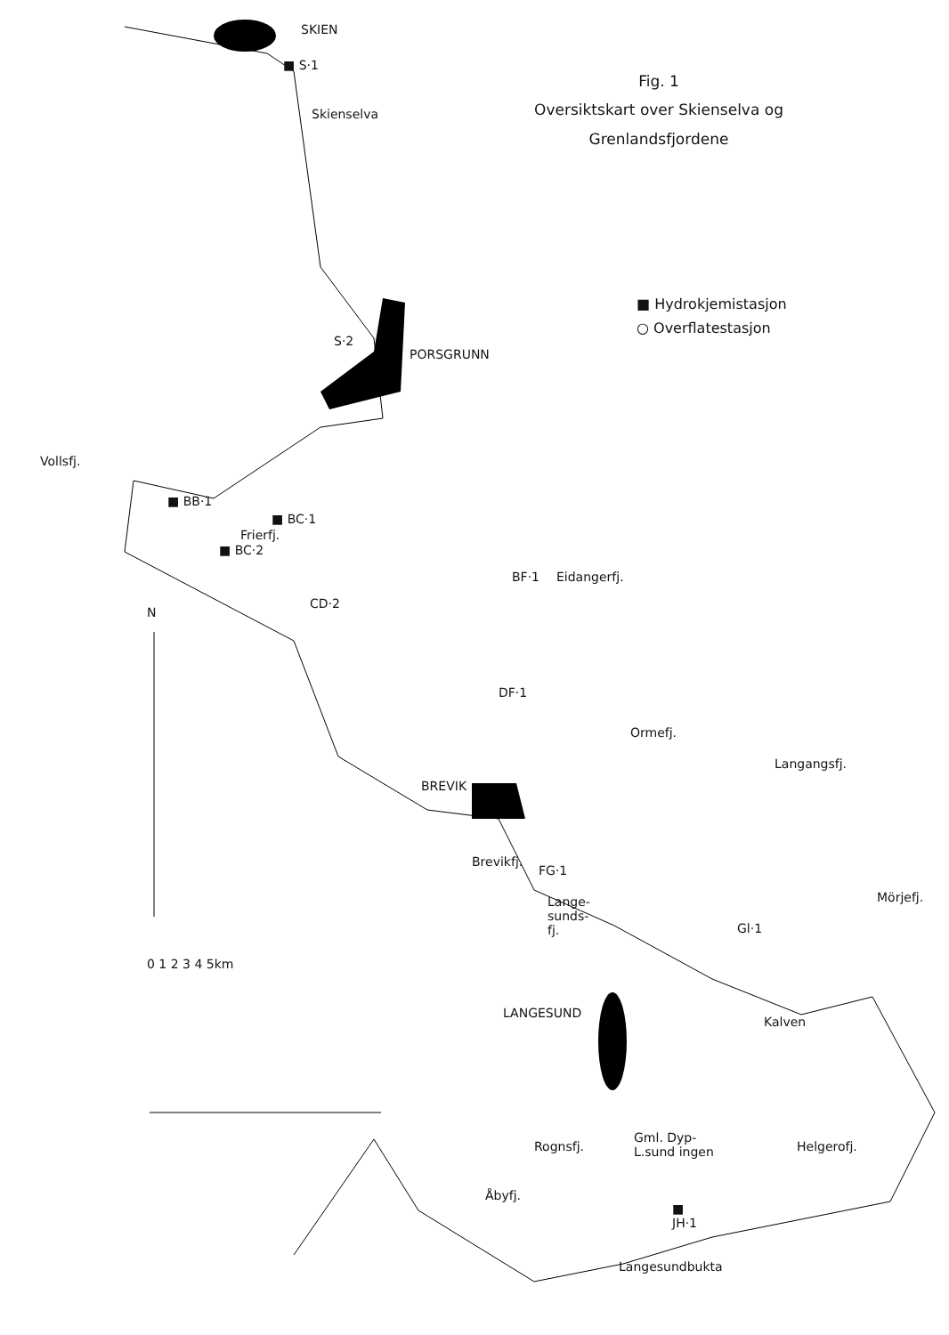Fig. 1
Oversiktskart over Skienselva og
Grenlandsfjordene
■ Hydrokjemistasjon
○ Overflatestasjon
SKIEN
■ S·1
Skienselva
S·2
PORSGRUNN
Vollsfj.
■ BB·1
■ BC·1
Frierfj.
■ BC·2
N
CD·2
BF·1 Eidangerfj.
DF·1
Ormefj.
Langangsfj.
BREVIK
Brevikfj.
FG·1
Lange-
sunds-
fj.
Gl·1
Mörjefj.
0 1 2 3 4 5km
LANGESUND
Kalven
Rognsfj.
Gml. Dyp-
L.sund ingen
Helgerofj.
Åbyfj.
■
JH·1
Langesundbukta